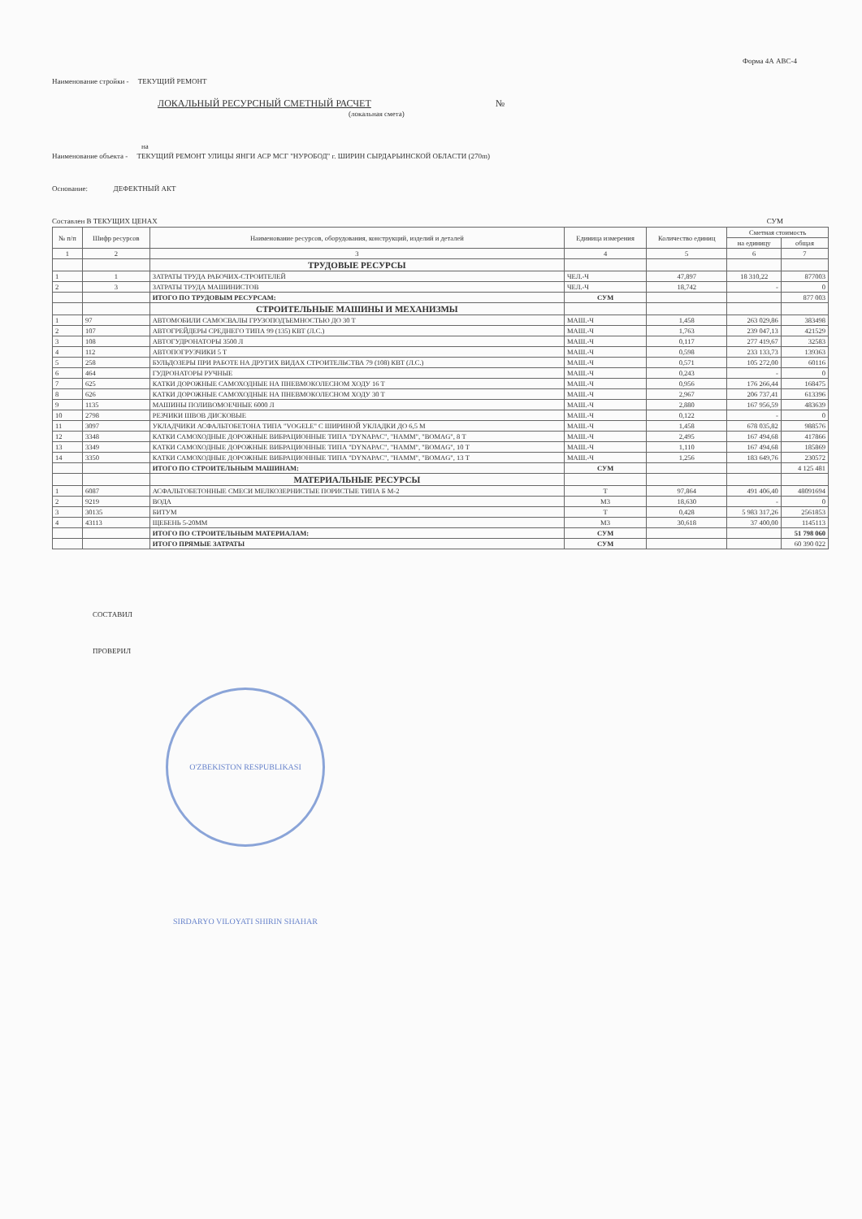Форма 4А АВС-4
Наименование стройки - ТЕКУЩИЙ РЕМОНТ
ЛОКАЛЬНЫЙ РЕСУРСНЫЙ СМЕТНЫЙ РАСЧЕТ №
(локальная смета)
на
Наименование объекта - ТЕКУЩИЙ РЕМОНТ УЛИЦЫ ЯНГИ АСР МСГ "НУРОБОД" г. ШИРИН СЫРДАРЬИНСКОЙ ОБЛАСТИ (270m)
Основание: ДЕФЕКТНЫЙ АКТ
Составлен В ТЕКУЩИХ ЦЕНАХ СУМ
| № п/п | Шифр ресурсов | Наименование ресурсов, оборудования, конструкций, изделий и деталей | Единица измерения | Количество единиц | Сметная стоимость | |
| --- | --- | --- | --- | --- | --- | --- |
| | | | | | на единицу | общая |
| 1 | 2 | 3 | 4 | 5 | 6 | 7 |
| | | ТРУДОВЫЕ РЕСУРСЫ | | | | |
| 1 | 1 | ЗАТРАТЫ ТРУДА РАБОЧИХ-СТРОИТЕЛЕЙ | ЧЕЛ.-Ч | 47,897 | 18 310,22 | 877003 |
| 2 | 3 | ЗАТРАТЫ ТРУДА МАШИНИСТОВ | ЧЕЛ.-Ч | 18,742 | - | 0 |
| | | ИТОГО ПО ТРУДОВЫМ РЕСУРСАМ: | СУМ | | | 877 003 |
| | | СТРОИТЕЛЬНЫЕ МАШИНЫ И МЕХАНИЗМЫ | | | | |
| 1 | 97 | АВТОМОБИЛИ САМОСВАЛЫ ГРУЗОПОДЪЕМНОСТЬЮ ДО 30 Т | МАШ.-Ч | 1,458 | 263 029,86 | 383498 |
| 2 | 107 | АВТОГРЕЙДЕРЫ СРЕДНЕГО ТИПА 99 (135) КВТ (Л.С.) | МАШ.-Ч | 1,763 | 239 047,13 | 421529 |
| 3 | 108 | АВТОГУДРОНАТОРЫ 3500 Л | МАШ.-Ч | 0,117 | 277 419,67 | 32583 |
| 4 | 112 | АВТОПОГРУЗЧИКИ 5 Т | МАШ.-Ч | 0,598 | 233 133,73 | 139363 |
| 5 | 258 | БУЛЬДОЗЕРЫ ПРИ РАБОТЕ НА ДРУГИХ ВИДАХ СТРОИТЕЛЬСТВА 79 (108) КВТ (Л.С.) | МАШ.-Ч | 0,571 | 105 272,00 | 60116 |
| 6 | 464 | ГУДРОНАТОРЫ РУЧНЫЕ | МАШ.-Ч | 0,243 | - | 0 |
| 7 | 625 | КАТКИ ДОРОЖНЫЕ САМОХОДНЫЕ НА ПНЕВМОКОЛЕСНОМ ХОДУ 16 Т | МАШ.-Ч | 0,956 | 176 266,44 | 168475 |
| 8 | 626 | КАТКИ ДОРОЖНЫЕ САМОХОДНЫЕ НА ПНЕВМОКОЛЕСНОМ ХОДУ 30 Т | МАШ.-Ч | 2,967 | 206 737,41 | 613396 |
| 9 | 1135 | МАШИНЫ ПОЛИВОМОЕЧНЫЕ 6000 Л | МАШ.-Ч | 2,880 | 167 956,59 | 483639 |
| 10 | 2798 | РЕЗЧИКИ ШВОВ ДИСКОВЫЕ | МАШ.-Ч | 0,122 | - | 0 |
| 11 | 3097 | УКЛАДЧИКИ АСФАЛЬТОБЕТОНА ТИПА "VOGELE" С ШИРИНОЙ УКЛАДКИ ДО 6,5 М | МАШ.-Ч | 1,458 | 678 035,82 | 988576 |
| 12 | 3348 | КАТКИ САМОХОДНЫЕ ДОРОЖНЫЕ ВИБРАЦИОННЫЕ ТИПА "DYNAPAC", "HAMM", "BOMAG", 8 Т | МАШ.-Ч | 2,495 | 167 494,68 | 417866 |
| 13 | 3349 | КАТКИ САМОХОДНЫЕ ДОРОЖНЫЕ ВИБРАЦИОННЫЕ ТИПА "DYNAPAC", "HAMM", "BOMAG", 10 Т | МАШ.-Ч | 1,110 | 167 494,68 | 185869 |
| 14 | 3350 | КАТКИ САМОХОДНЫЕ ДОРОЖНЫЕ ВИБРАЦИОННЫЕ ТИПА "DYNAPAC", "HAMM", "BOMAG", 13 Т | МАШ.-Ч | 1,256 | 183 649,76 | 230572 |
| | | ИТОГО ПО СТРОИТЕЛЬНЫМ МАШИНАМ: | СУМ | | | 4 125 481 |
| | | МАТЕРИАЛЬНЫЕ РЕСУРСЫ | | | | |
| 1 | 6087 | АСФАЛЬТОБЕТОННЫЕ СМЕСИ МЕЛКОЗЕРНИСТЫЕ ПОРИСТЫЕ ТИПА Б М-2 | Т | 97,864 | 491 406,40 | 48091694 |
| 2 | 9219 | ВОДА | М3 | 18,630 | - | 0 |
| 3 | 30135 | БИТУМ | Т | 0,428 | 5 983 317,26 | 2561853 |
| 4 | 43113 | ЩЕБЕНЬ 5-20ММ | М3 | 30,618 | 37 400,00 | 1145113 |
| | | ИТОГО ПО СТРОИТЕЛЬНЫМ МАТЕРИАЛАМ: | СУМ | | | 51 798 060 |
| | | ИТОГО ПРЯМЫЕ ЗАТРАТЫ | СУМ | | | 60 390 022 |
СОСТАВИЛ
ПРОВЕРИЛ
O'ZBEKISTON RESPUBLIKASI SIRDARYO VILOYATI SHIRIN SHAHAR